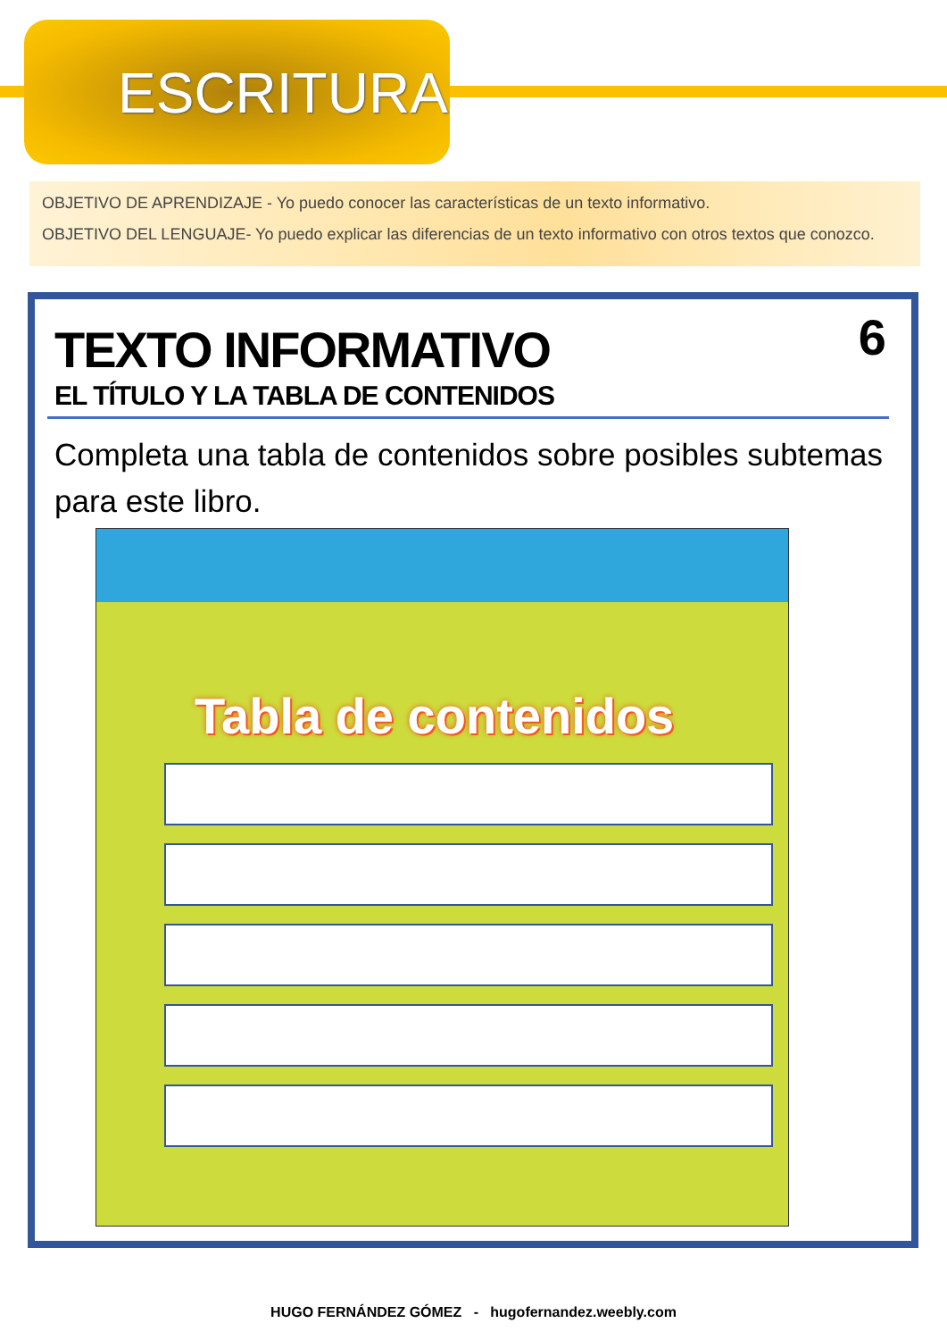ESCRITURA
OBJETIVO DE APRENDIZAJE - Yo puedo conocer las características de un texto informativo.
OBJETIVO DEL LENGUAJE- Yo puedo explicar las diferencias de un texto informativo con otros textos que conozco.
6
TEXTO INFORMATIVO
EL TÍTULO Y LA TABLA DE CONTENIDOS
Completa una tabla de contenidos sobre posibles subtemas para este libro.
Tabla de contenidos
HUGO FERNÁNDEZ GÓMEZ - hugofernandez.weebly.com